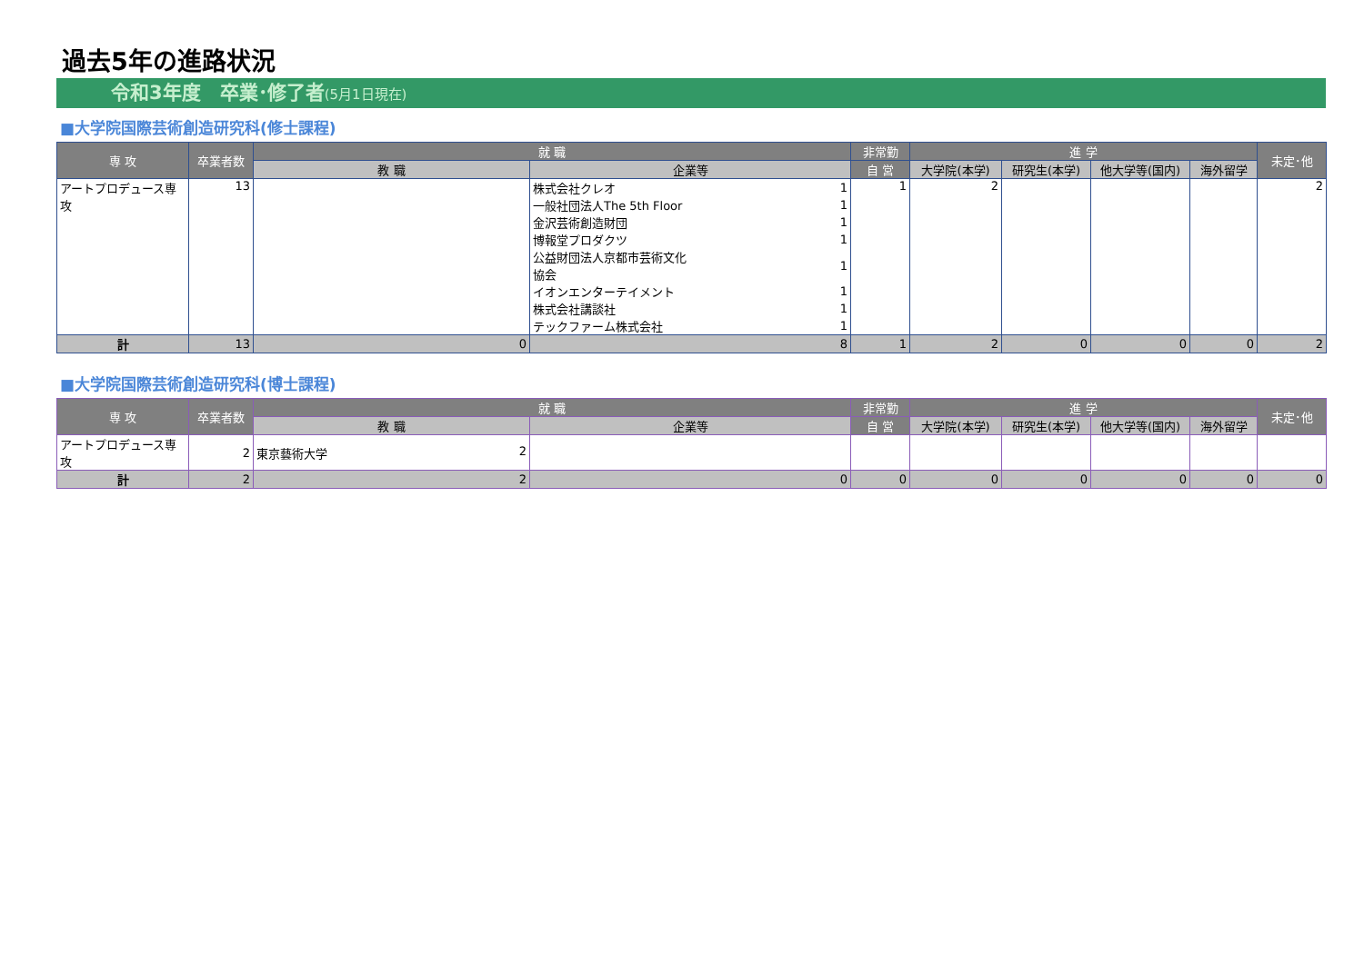過去5年の進路状況
令和3年度　卒業･修了者(5月1日現在)
■大学院国際芸術創造研究科(修士課程)
| 専 攻 | 卒業者数 | 就 職 | | 非常勤 | 進 学 | | | | 未定･他 |
| --- | --- | --- | --- | --- | --- | --- | --- | --- | --- |
| | | 教 職 | 企業等 | 自 営 | 大学院(本学) | 研究生(本学) | 他大学等(国内) | 海外留学 | |
| アートプロデュース専攻 | 13 | | / 株式会社クレオ / 1 / / 一般社団法人The 5th Floor / 1 / / 金沢芸術創造財団 / 1 / / 博報堂プロダクツ / 1 / / 公益財団法人京都市芸術文化協会 / 1 / / イオンエンターテイメント / 1 / / 株式会社講談社 / 1 / / テックファーム株式会社 / 1 / | 1 | 2 | | | | 2 |
| 計 | 13 | 0 | 8 | 1 | 2 | 0 | 0 | 0 | 2 |
■大学院国際芸術創造研究科(博士課程)
| 専 攻 | 卒業者数 | 就 職 | | 非常勤 | 進 学 | | | | 未定･他 |
| --- | --- | --- | --- | --- | --- | --- | --- | --- | --- |
| | | 教 職 | 企業等 | 自 営 | 大学院(本学) | 研究生(本学) | 他大学等(国内) | 海外留学 | |
| アートプロデュース専攻 | 2 | 東京藝術大学 2 | | | | | | | |
| 計 | 2 | 2 | 0 | 0 | 0 | 0 | 0 | 0 | 0 |